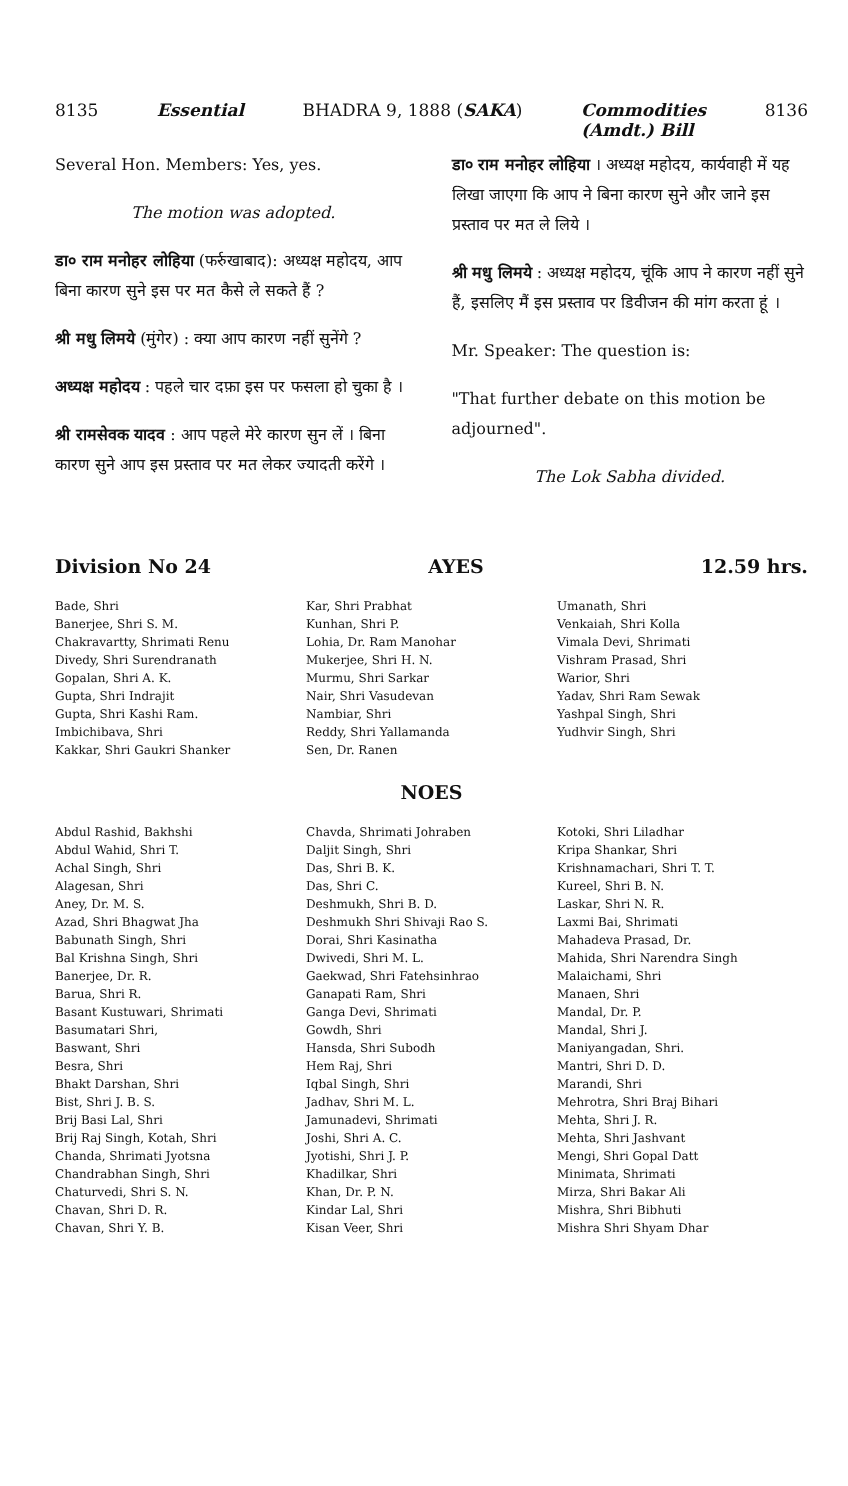8135 Essential BHADRA 9, 1888 (SAKA) Commodities
(Amdt.) Bill 8136
Several Hon. Members: Yes, yes.
The motion was adopted.
डा० राम मनोहर लोहिया (फर्रुखाबाद): अध्यक्ष महोदय, आप बिना कारण सुने इस पर मत कैसे ले सकते हैं ?
श्री मधु लिमये (मुंगेर) : क्या आप कारण नहीं सुनेंगे ?
अध्यक्ष महोदय : पहले चार दफ़ा इस पर फसला हो चुका है ।
श्री रामसेवक यादव : आप पहले मेरे कारण सुन लें । बिना कारण सुने आप इस प्रस्ताव पर मत लेकर ज्यादती करेंगे ।
डा० राम मनोहर लोहिया । अध्यक्ष महोदय, कार्यवाही में यह लिखा जाएगा कि आप ने बिना कारण सुने और जाने इस प्रस्ताव पर मत ले लिये ।
श्री मधु लिमये : अध्यक्ष महोदय, चूंकि आप ने कारण नहीं सुने हैं, इसलिए मैं इस प्रस्ताव पर डिवीजन की मांग करता हूं ।
Mr. Speaker: The question is:
"That further debate on this motion be adjourned".
The Lok Sabha divided.
Division No 24 AYES 12.59 hrs.
Bade, Shri
Banerjee, Shri S. M.
Chakravartty, Shrimati Renu
Divedy, Shri Surendranath
Gopalan, Shri A. K.
Gupta, Shri Indrajit
Gupta, Shri Kashi Ram.
Imbichibava, Shri
Kakkar, Shri Gaukri Shanker
Kar, Shri Prabhat
Kunhan, Shri P.
Lohia, Dr. Ram Manohar
Mukerjee, Shri H. N.
Murmu, Shri Sarkar
Nair, Shri Vasudevan
Nambiar, Shri
Reddy, Shri Yallamanda
Sen, Dr. Ranen
Umanath, Shri
Venkaiah, Shri Kolla
Vimala Devi, Shrimati
Vishram Prasad, Shri
Warior, Shri
Yadav, Shri Ram Sewak
Yashpal Singh, Shri
Yudhvir Singh, Shri
NOES
Abdul Rashid, Bakhshi
Abdul Wahid, Shri T.
Achal Singh, Shri
Alagesan, Shri
Aney, Dr. M. S.
Azad, Shri Bhagwat Jha
Babunath Singh, Shri
Bal Krishna Singh, Shri
Banerjee, Dr. R.
Barua, Shri R.
Basant Kustuwari, Shrimati
Basumatari Shri,
Baswant, Shri
Besra, Shri
Bhakt Darshan, Shri
Bist, Shri J. B. S.
Brij Basi Lal, Shri
Brij Raj Singh, Kotah, Shri
Chanda, Shrimati Jyotsna
Chandrabhan Singh, Shri
Chaturvedi, Shri S. N.
Chavan, Shri D. R.
Chavan, Shri Y. B.
Chavda, Shrimati Johraben
Daljit Singh, Shri
Das, Shri B. K.
Das, Shri C.
Deshmukh, Shri B. D.
Deshmukh Shri Shivaji Rao S.
Dorai, Shri Kasinatha
Dwivedi, Shri M. L.
Gaekwad, Shri Fatehsinhrao
Ganapati Ram, Shri
Ganga Devi, Shrimati
Gowdh, Shri
Hansda, Shri Subodh
Hem Raj, Shri
Iqbal Singh, Shri
Jadhav, Shri M. L.
Jamunadevi, Shrimati
Joshi, Shri A. C.
Jyotishi, Shri J. P.
Khadilkar, Shri
Khan, Dr. P. N.
Kindar Lal, Shri
Kisan Veer, Shri
Kotoki, Shri Liladhar
Kripa Shankar, Shri
Krishnamachari, Shri T. T.
Kureel, Shri B. N.
Laskar, Shri N. R.
Laxmi Bai, Shrimati
Mahadeva Prasad, Dr.
Mahida, Shri Narendra Singh
Malaichami, Shri
Manaen, Shri
Mandal, Dr. P.
Mandal, Shri J.
Maniyangadan, Shri.
Mantri, Shri D. D.
Marandi, Shri
Mehrotra, Shri Braj Bihari
Mehta, Shri J. R.
Mehta, Shri Jashvant
Mengi, Shri Gopal Datt
Minimata, Shrimati
Mirza, Shri Bakar Ali
Mishra, Shri Bibhuti
Mishra Shri Shyam Dhar